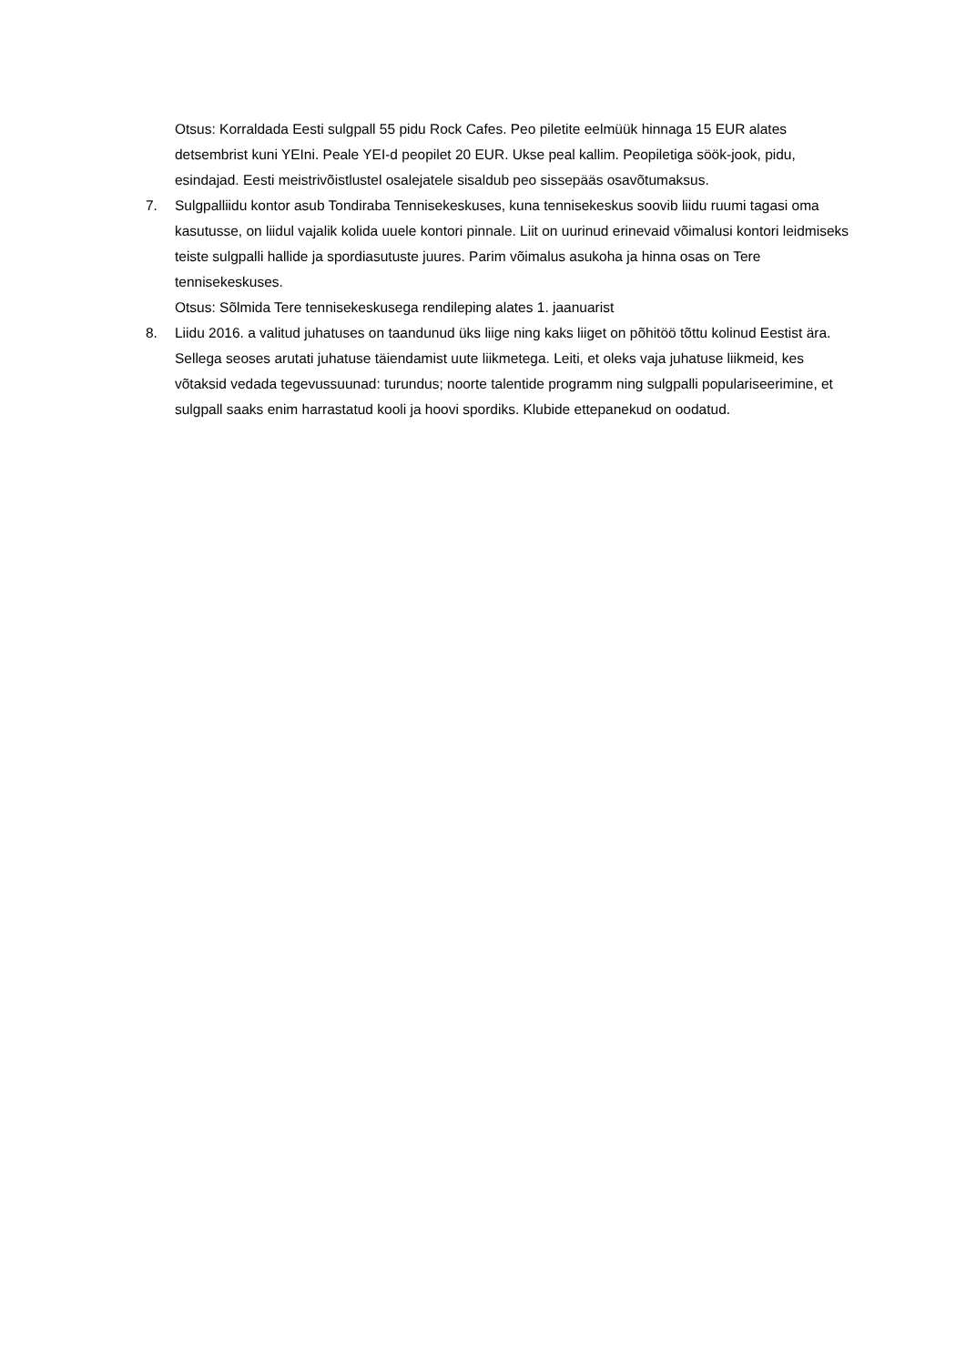Otsus: Korraldada Eesti sulgpall 55 pidu Rock Cafes. Peo piletite eelmüük hinnaga 15 EUR alates detsembrist kuni YEIni. Peale YEI-d peopilet 20 EUR. Ukse peal kallim. Peopiletiga söök-jook, pidu, esindajad. Eesti meistrivõistlustel osalejatele sisaldub peo sissepääs osavõtumaksus.
7. Sulgpalliidu kontor asub Tondiraba Tennisekeskuses, kuna tennisekeskus soovib liidu ruumi tagasi oma kasutusse, on liidul vajalik kolida uuele kontori pinnale. Liit on uurinud erinevaid võimalusi kontori leidmiseks teiste sulgpalli hallide ja spordiasutuste juures. Parim võimalus asukoha ja hinna osas on Tere tennisekeskuses.
Otsus: Sõlmida Tere tennisekeskusega rendileping alates 1. jaanuarist
8. Liidu 2016. a valitud juhatuses on taandunud üks liige ning kaks liiget on põhitöö tõttu kolinud Eestist ära. Sellega seoses arutati juhatuse täiendamist uute liikmetega. Leiti, et oleks vaja juhatuse liikmeid, kes võtaksid vedada tegevussuunad: turundus; noorte talentide programm ning sulgpalli populariseerimine, et sulgpall saaks enim harrastatud kooli ja hoovi spordiks. Klubide ettepanekud on oodatud.